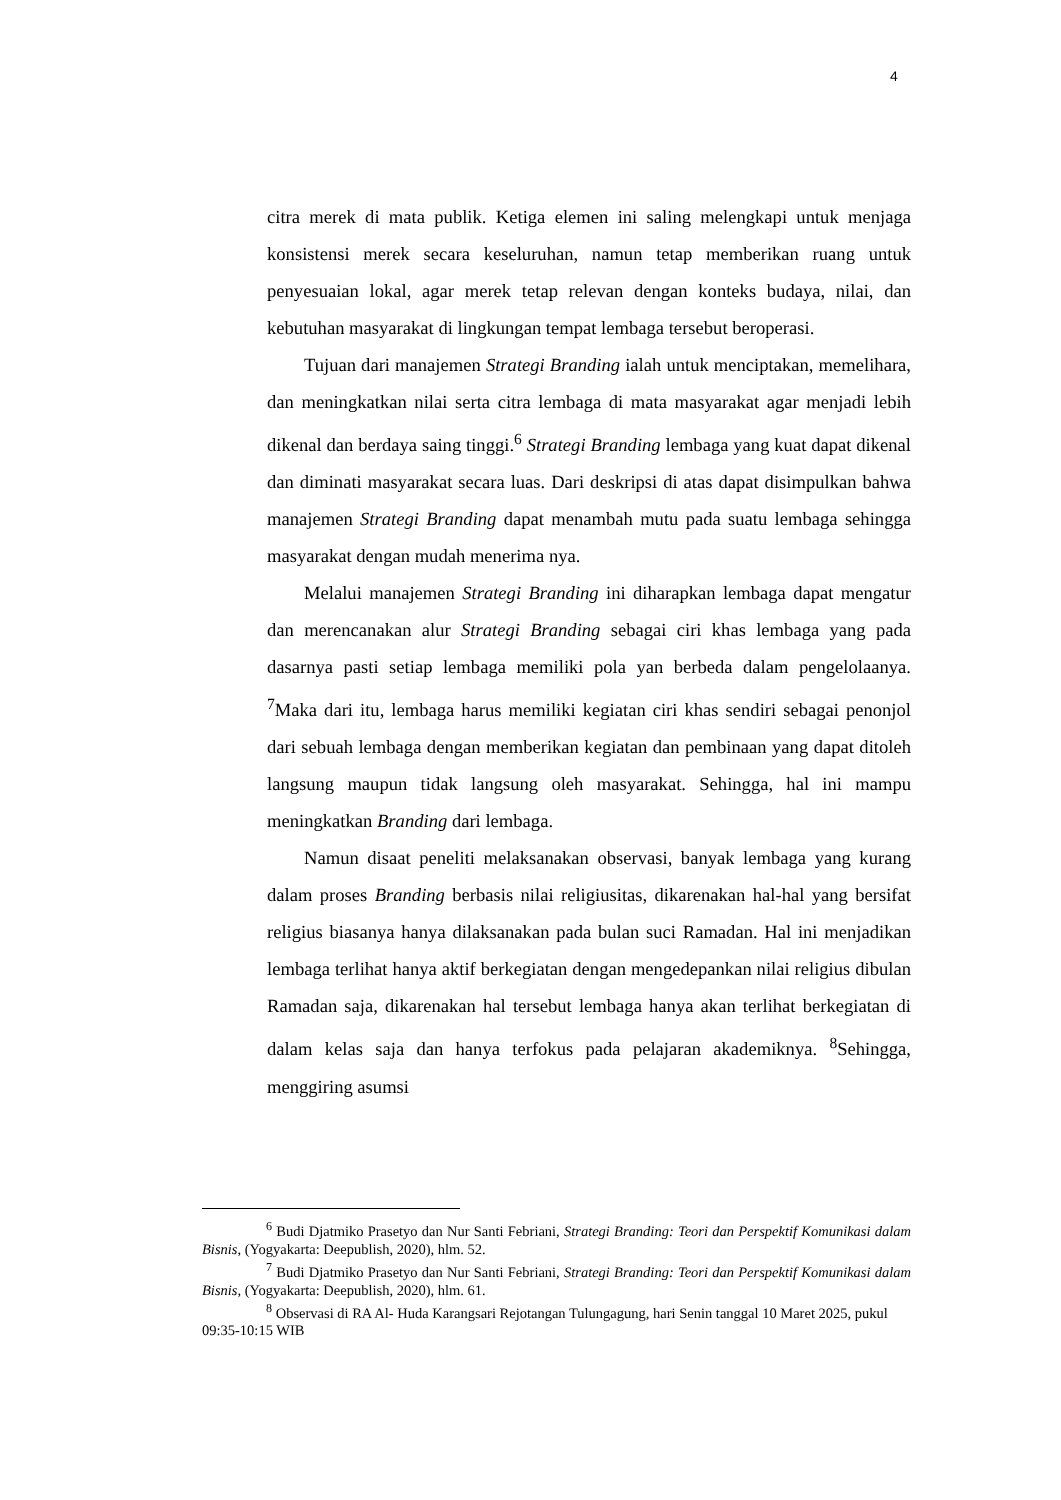4
citra merek di mata publik. Ketiga elemen ini saling melengkapi untuk menjaga konsistensi merek secara keseluruhan, namun tetap memberikan ruang untuk penyesuaian lokal, agar merek tetap relevan dengan konteks budaya, nilai, dan kebutuhan masyarakat di lingkungan tempat lembaga tersebut beroperasi.
Tujuan dari manajemen Strategi Branding ialah untuk menciptakan, memelihara, dan meningkatkan nilai serta citra lembaga di mata masyarakat agar menjadi lebih dikenal dan berdaya saing tinggi.<sup>6</sup> Strategi Branding lembaga yang kuat dapat dikenal dan diminati masyarakat secara luas. Dari deskripsi di atas dapat disimpulkan bahwa manajemen Strategi Branding dapat menambah mutu pada suatu lembaga sehingga masyarakat dengan mudah menerima nya.
Melalui manajemen Strategi Branding ini diharapkan lembaga dapat mengatur dan merencanakan alur Strategi Branding sebagai ciri khas lembaga yang pada dasarnya pasti setiap lembaga memiliki pola yan berbeda dalam pengelolaanya. <sup>7</sup>Maka dari itu, lembaga harus memiliki kegiatan ciri khas sendiri sebagai penonjol dari sebuah lembaga dengan memberikan kegiatan dan pembinaan yang dapat ditoleh langsung maupun tidak langsung oleh masyarakat. Sehingga, hal ini mampu meningkatkan Branding dari lembaga.
Namun disaat peneliti melaksanakan observasi, banyak lembaga yang kurang dalam proses Branding berbasis nilai religiusitas, dikarenakan hal-hal yang bersifat religius biasanya hanya dilaksanakan pada bulan suci Ramadan. Hal ini menjadikan lembaga terlihat hanya aktif berkegiatan dengan mengedepankan nilai religius dibulan Ramadan saja, dikarenakan hal tersebut lembaga hanya akan terlihat berkegiatan di dalam kelas saja dan hanya terfokus pada pelajaran akademiknya. <sup>8</sup>Sehingga, menggiring asumsi
<sup>6</sup> Budi Djatmiko Prasetyo dan Nur Santi Febriani, Strategi Branding: Teori dan Perspektif Komunikasi dalam Bisnis, (Yogyakarta: Deepublish, 2020), hlm. 52.
<sup>7</sup> Budi Djatmiko Prasetyo dan Nur Santi Febriani, Strategi Branding: Teori dan Perspektif Komunikasi dalam Bisnis, (Yogyakarta: Deepublish, 2020), hlm. 61.
<sup>8</sup> Observasi di RA Al- Huda Karangsari Rejotangan Tulungagung, hari Senin tanggal 10 Maret 2025, pukul 09:35-10:15 WIB